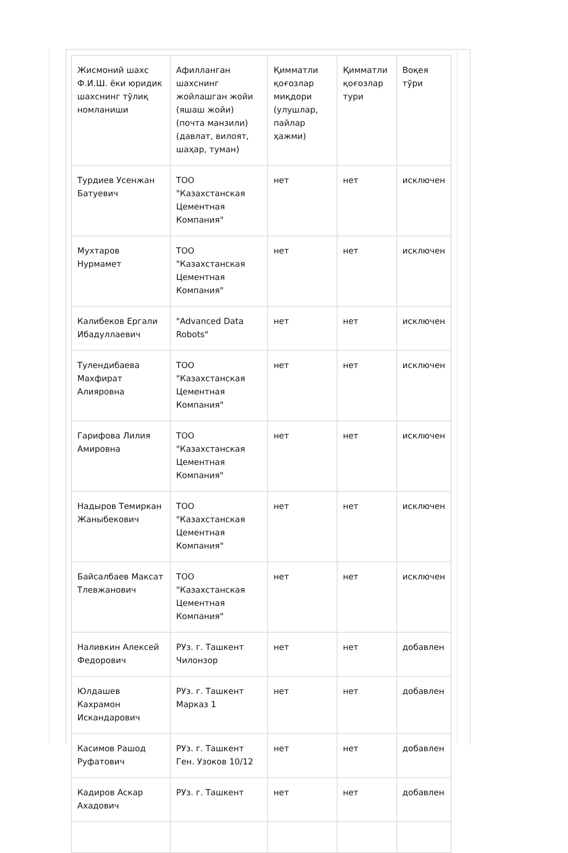| Жисмоний шахс Ф.И.Ш. ёки юридик шахснинг тўлиқ номланиши | Афилланган шахснинг жойлашган жойи (яшаш жойи) (почта манзили) (давлат, вилоят, шаҳар, туман) | Қимматли қоғозлар миқдори (улушлар, пайлар ҳажми) | Қимматли қоғозлар тури | Воқея тўри |
| Турдиев Усенжан Батуевич | ТОО "Казахстанская Цементная Компания" | нет | нет | исключен |
| Мухтаров Нурмамет | ТОО "Казахстанская Цементная Компания" | нет | нет | исключен |
| Калибеков Ергали Ибадуллаевич | "Advanced Data Robots" | нет | нет | исключен |
| Тулендибаева Махфират Алияровна | ТОО "Казахстанская Цементная Компания" | нет | нет | исключен |
| Гарифова Лилия Амировна | ТОО "Казахстанская Цементная Компания" | нет | нет | исключен |
| Надыров Темиркан Жаныбекович | ТОО "Казахстанская Цементная Компания" | нет | нет | исключен |
| Байсалбаев Максат Тлевжанович | ТОО "Казахстанская Цементная Компания" | нет | нет | исключен |
| Наливкин Алексей Федорович | РУз. г. Ташкент Чилонзор | нет | нет | добавлен |
| Юлдашев Кахрамон Искандарович | РУз. г. Ташкент Марказ 1 | нет | нет | добавлен |
| Касимов Рашод Руфатович | РУз. г. Ташкент Ген. Узоков 10/12 | нет | нет | добавлен |
| Кадиров Аскар Ахадович | РУз. г. Ташкент | нет | нет | добавлен |